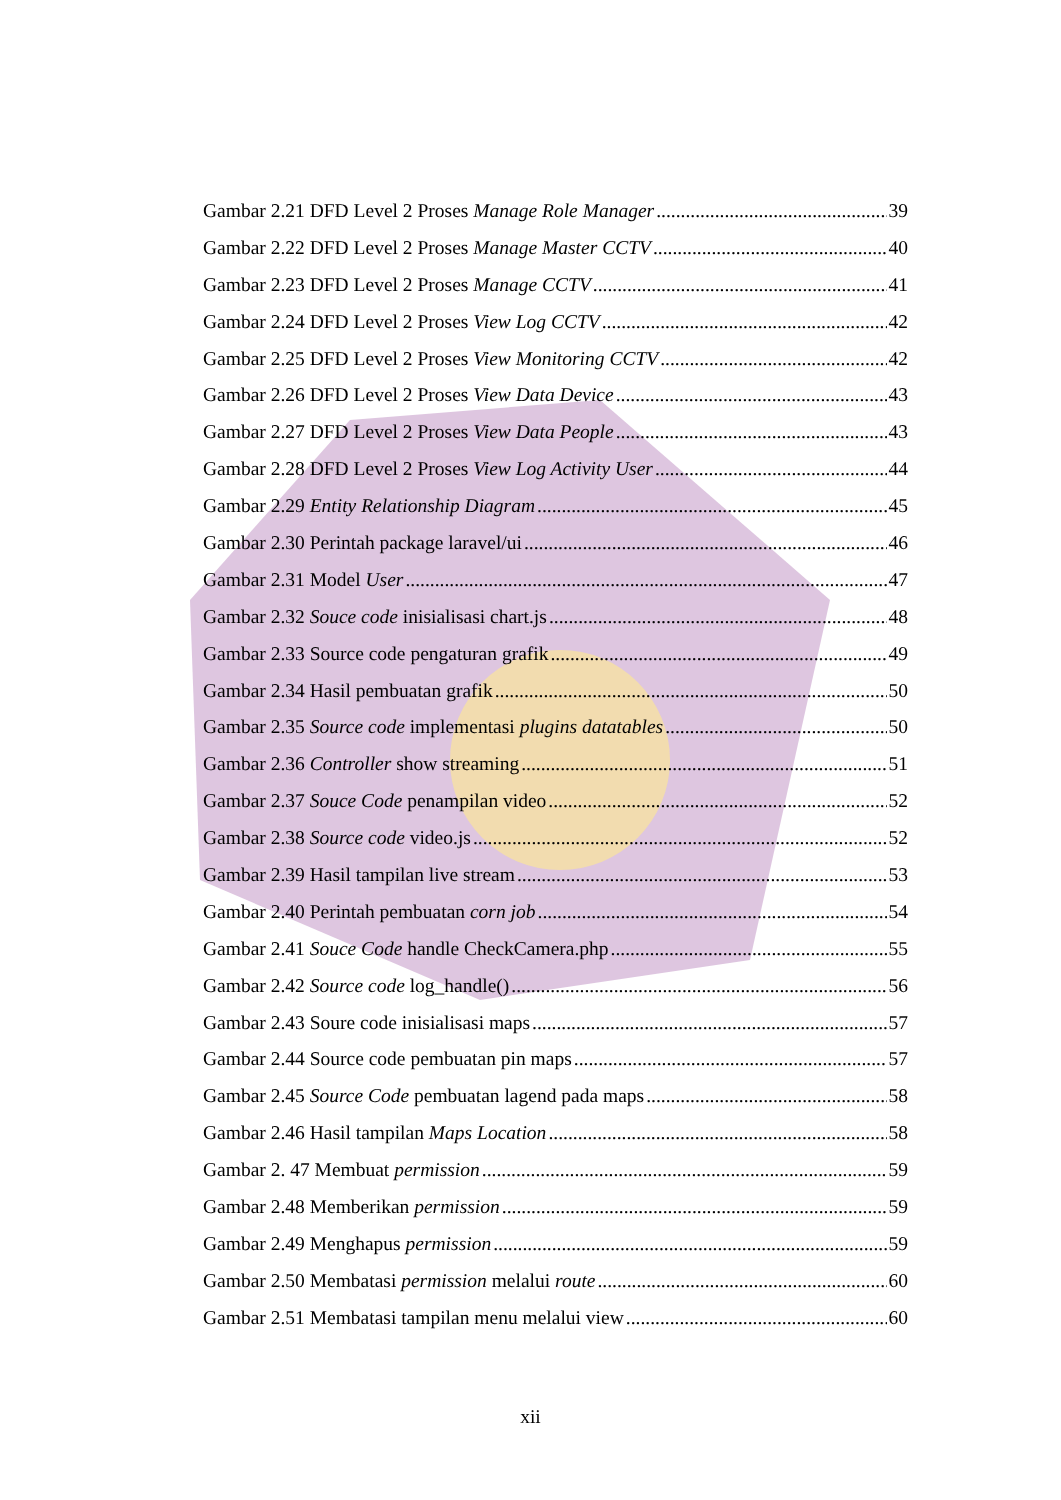Gambar 2.21 DFD Level 2 Proses Manage Role Manager 39
Gambar 2.22 DFD Level 2 Proses Manage Master CCTV 40
Gambar 2.23 DFD Level 2 Proses Manage CCTV 41
Gambar 2.24 DFD Level 2 Proses View Log CCTV 42
Gambar 2.25 DFD Level 2 Proses View Monitoring CCTV 42
Gambar 2.26 DFD Level 2 Proses View Data Device 43
Gambar 2.27 DFD Level 2 Proses View Data People 43
Gambar 2.28 DFD Level 2 Proses View Log Activity User 44
Gambar 2.29 Entity Relationship Diagram 45
Gambar 2.30 Perintah package laravel/ui 46
Gambar 2.31 Model User 47
Gambar 2.32 Souce code inisialisasi chart.js 48
Gambar 2.33 Source code pengaturan grafik 49
Gambar 2.34 Hasil pembuatan grafik 50
Gambar 2.35 Source code implementasi plugins datatables 50
Gambar 2.36 Controller show streaming 51
Gambar 2.37 Souce Code penampilan video 52
Gambar 2.38 Source code video.js 52
Gambar 2.39 Hasil tampilan live stream 53
Gambar 2.40 Perintah pembuatan corn job 54
Gambar 2.41 Souce Code handle CheckCamera.php 55
Gambar 2.42 Source code log_handle() 56
Gambar 2.43 Soure code inisialisasi maps 57
Gambar 2.44 Source code pembuatan pin maps 57
Gambar 2.45 Source Code pembuatan lagend pada maps 58
Gambar 2.46 Hasil tampilan Maps Location 58
Gambar 2. 47 Membuat permission 59
Gambar 2.48 Memberikan permission 59
Gambar 2.49 Menghapus permission 59
Gambar 2.50 Membatasi permission melalui route 60
Gambar 2.51 Membatasi tampilan menu melalui view 60
xii